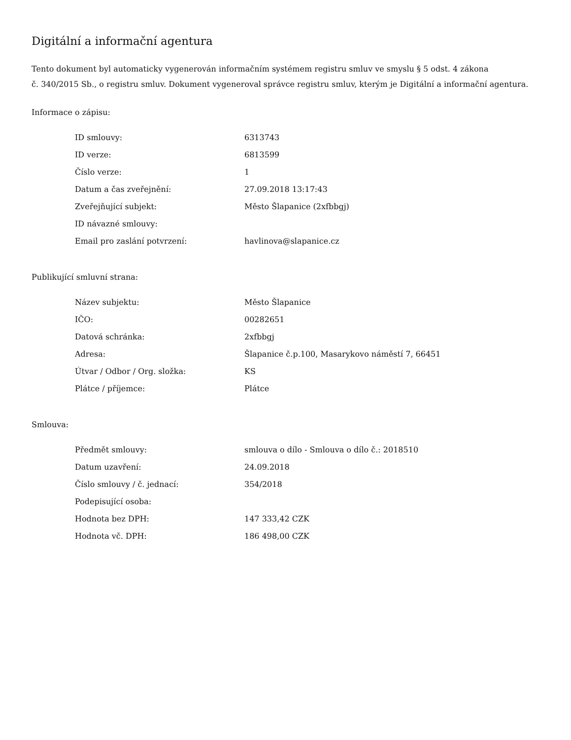Digitální a informační agentura
Tento dokument byl automaticky vygenerován informačním systémem registru smluv ve smyslu § 5 odst. 4 zákona
č. 340/2015 Sb., o registru smluv. Dokument vygeneroval správce registru smluv, kterým je Digitální a informační agentura.
Informace o zápisu:
| ID smlouvy: | 6313743 |
| ID verze: | 6813599 |
| Číslo verze: | 1 |
| Datum a čas zveřejnění: | 27.09.2018 13:17:43 |
| Zveřejňující subjekt: | Město Šlapanice (2xfbbgj) |
| ID návazné smlouvy: | |
| Email pro zaslání potvrzení: | havlinova@slapanice.cz |
Publikující smluvní strana:
| Název subjektu: | Město Šlapanice |
| IČO: | 00282651 |
| Datová schránka: | 2xfbbgj |
| Adresa: | Šlapanice č.p.100, Masarykovo náměstí 7, 66451 |
| Útvar / Odbor / Org. složka: | KS |
| Plátce / příjemce: | Plátce |
Smlouva:
| Předmět smlouvy: | smlouva o dílo - Smlouva o dílo č.: 2018510 |
| Datum uzavření: | 24.09.2018 |
| Číslo smlouvy / č. jednací: | 354/2018 |
| Podepisující osoba: | |
| Hodnota bez DPH: | 147 333,42 CZK |
| Hodnota vč. DPH: | 186 498,00 CZK |